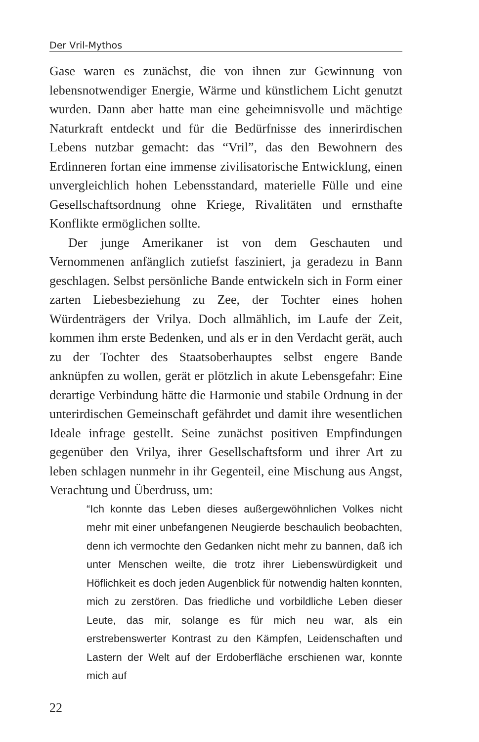Der Vril-Mythos
Gase waren es zunächst, die von ihnen zur Gewinnung von lebensnotwendiger Energie, Wärme und künstlichem Licht genutzt wurden. Dann aber hatte man eine geheimnisvolle und mächtige Naturkraft entdeckt und für die Bedürfnisse des innerirdischen Lebens nutzbar gemacht: das “Vril”, das den Bewohnern des Erdinneren fortan eine immense zivilisatorische Entwicklung, einen unvergleichlich hohen Lebensstandard, materielle Fülle und eine Gesellschaftsordnung ohne Kriege, Rivalitäten und ernsthafte Konflikte ermöglichen sollte.
Der junge Amerikaner ist von dem Geschauten und Vernommenen anfänglich zutiefst fasziniert, ja geradezu in Bann geschlagen. Selbst persönliche Bande entwickeln sich in Form einer zarten Liebesbeziehung zu Zee, der Tochter eines hohen Würdenträgers der Vrilya. Doch allmählich, im Laufe der Zeit, kommen ihm erste Bedenken, und als er in den Verdacht gerät, auch zu der Tochter des Staatsoberhauptes selbst engere Bande anknüpfen zu wollen, gerät er plötzlich in akute Lebensgefahr: Eine derartige Verbindung hätte die Harmonie und stabile Ordnung in der unterirdischen Gemeinschaft gefährdet und damit ihre wesentlichen Ideale infrage gestellt. Seine zunächst positiven Empfindungen gegenüber den Vrilya, ihrer Gesellschaftsform und ihrer Art zu leben schlagen nunmehr in ihr Gegenteil, eine Mischung aus Angst, Verachtung und Überdruss, um:
“Ich konnte das Leben dieses außergewöhnlichen Volkes nicht mehr mit einer unbefangenen Neugierde beschaulich beobachten, denn ich vermochte den Gedanken nicht mehr zu bannen, daß ich unter Menschen weilte, die trotz ihrer Liebenswürdigkeit und Höflichkeit es doch jeden Augenblick für notwendig halten konnten, mich zu zerstören. Das friedliche und vorbildliche Leben dieser Leute, das mir, solange es für mich neu war, als ein erstrebenswerter Kontrast zu den Kämpfen, Leidenschaften und Lastern der Welt auf der Erdoberfläche erschienen war, konnte mich auf
22